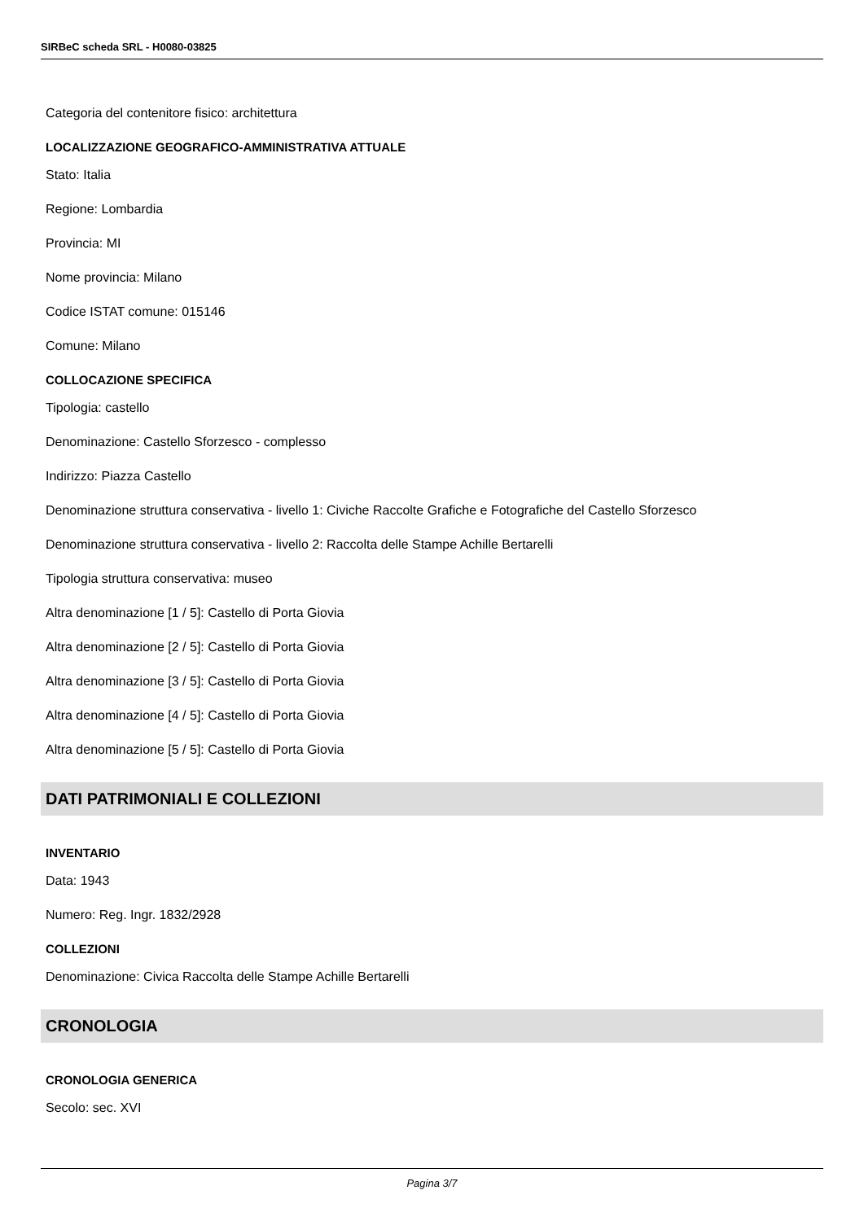SIRBeC scheda SRL - H0080-03825
Categoria del contenitore fisico: architettura
LOCALIZZAZIONE GEOGRAFICO-AMMINISTRATIVA ATTUALE
Stato: Italia
Regione: Lombardia
Provincia: MI
Nome provincia: Milano
Codice ISTAT comune: 015146
Comune: Milano
COLLOCAZIONE SPECIFICA
Tipologia: castello
Denominazione: Castello Sforzesco - complesso
Indirizzo: Piazza Castello
Denominazione struttura conservativa - livello 1: Civiche Raccolte Grafiche e Fotografiche del Castello Sforzesco
Denominazione struttura conservativa - livello 2: Raccolta delle Stampe Achille Bertarelli
Tipologia struttura conservativa: museo
Altra denominazione [1 / 5]: Castello di Porta Giovia
Altra denominazione [2 / 5]: Castello di Porta Giovia
Altra denominazione [3 / 5]: Castello di Porta Giovia
Altra denominazione [4 / 5]: Castello di Porta Giovia
Altra denominazione [5 / 5]: Castello di Porta Giovia
DATI PATRIMONIALI E COLLEZIONI
INVENTARIO
Data: 1943
Numero: Reg. Ingr. 1832/2928
COLLEZIONI
Denominazione: Civica Raccolta delle Stampe Achille Bertarelli
CRONOLOGIA
CRONOLOGIA GENERICA
Secolo: sec. XVI
Pagina 3/7